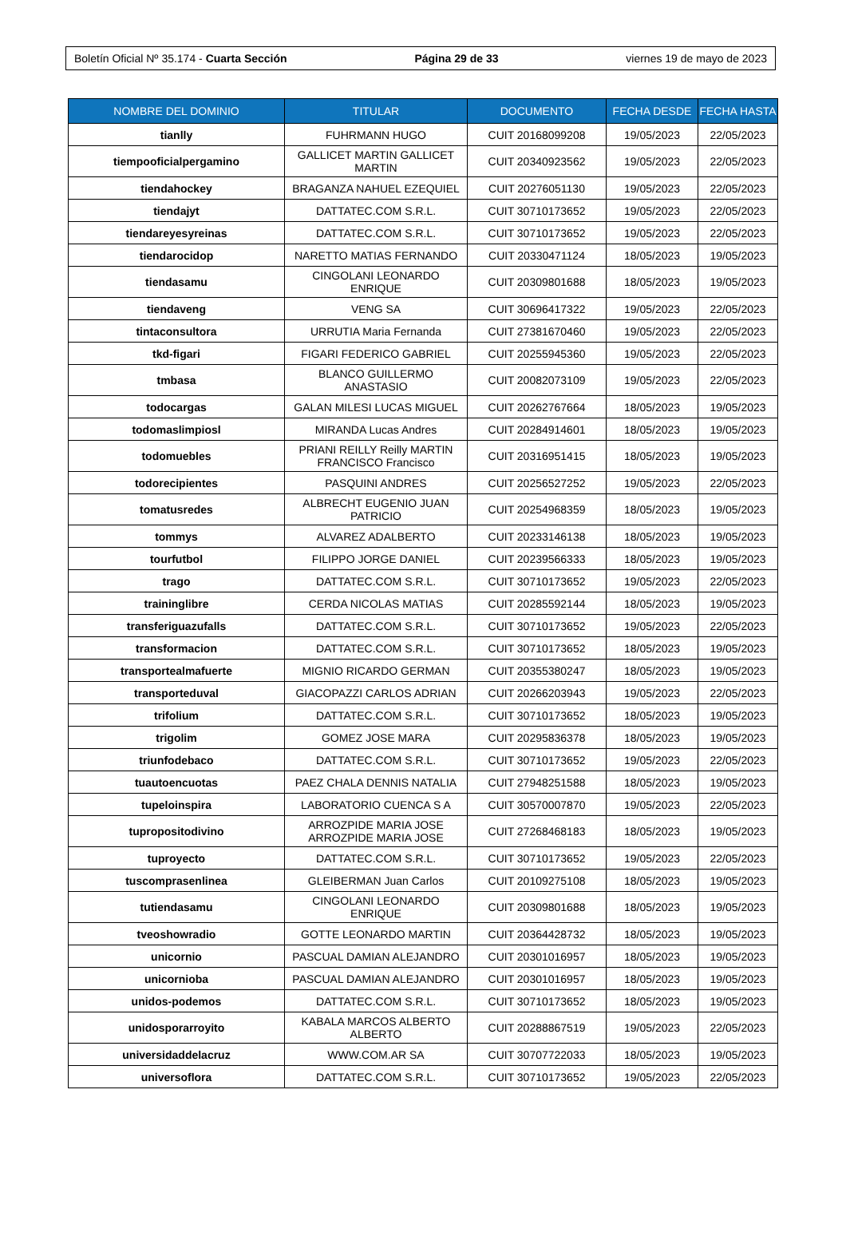Boletín Oficial Nº 35.174 - Cuarta Sección Página 29 de 33 viernes 19 de mayo de 2023
| NOMBRE DEL DOMINIO | TITULAR | DOCUMENTO | FECHA DESDE | FECHA HASTA |
| --- | --- | --- | --- | --- |
| tianlly | FUHRMANN HUGO | CUIT 20168099208 | 19/05/2023 | 22/05/2023 |
| tiempooficialpergamino | GALLICET MARTIN GALLICET MARTIN | CUIT 20340923562 | 19/05/2023 | 22/05/2023 |
| tiendahockey | BRAGANZA NAHUEL EZEQUIEL | CUIT 20276051130 | 19/05/2023 | 22/05/2023 |
| tiendajyt | DATTATEC.COM S.R.L. | CUIT 30710173652 | 19/05/2023 | 22/05/2023 |
| tiendareyesyreinas | DATTATEC.COM S.R.L. | CUIT 30710173652 | 19/05/2023 | 22/05/2023 |
| tiendarocidop | NARETTO MATIAS FERNANDO | CUIT 20330471124 | 18/05/2023 | 19/05/2023 |
| tiendasamu | CINGOLANI LEONARDO ENRIQUE | CUIT 20309801688 | 18/05/2023 | 19/05/2023 |
| tiendaveng | VENG SA | CUIT 30696417322 | 19/05/2023 | 22/05/2023 |
| tintaconsultora | URRUTIA Maria Fernanda | CUIT 27381670460 | 19/05/2023 | 22/05/2023 |
| tkd-figari | FIGARI FEDERICO GABRIEL | CUIT 20255945360 | 19/05/2023 | 22/05/2023 |
| tmbasa | BLANCO GUILLERMO ANASTASIO | CUIT 20082073109 | 19/05/2023 | 22/05/2023 |
| todocargas | GALAN MILESI LUCAS MIGUEL | CUIT 20262767664 | 18/05/2023 | 19/05/2023 |
| todomaslimpiosl | MIRANDA Lucas Andres | CUIT 20284914601 | 18/05/2023 | 19/05/2023 |
| todomuebles | PRIANI REILLY Reilly MARTIN FRANCISCO Francisco | CUIT 20316951415 | 18/05/2023 | 19/05/2023 |
| todorecipientes | PASQUINI ANDRES | CUIT 20256527252 | 19/05/2023 | 22/05/2023 |
| tomatusredes | ALBRECHT EUGENIO JUAN PATRICIO | CUIT 20254968359 | 18/05/2023 | 19/05/2023 |
| tommys | ALVAREZ ADALBERTO | CUIT 20233146138 | 18/05/2023 | 19/05/2023 |
| tourfutbol | FILIPPO JORGE DANIEL | CUIT 20239566333 | 18/05/2023 | 19/05/2023 |
| trago | DATTATEC.COM S.R.L. | CUIT 30710173652 | 19/05/2023 | 22/05/2023 |
| traininglibre | CERDA NICOLAS MATIAS | CUIT 20285592144 | 18/05/2023 | 19/05/2023 |
| transferiguazufalls | DATTATEC.COM S.R.L. | CUIT 30710173652 | 19/05/2023 | 22/05/2023 |
| transformacion | DATTATEC.COM S.R.L. | CUIT 30710173652 | 18/05/2023 | 19/05/2023 |
| transportealmafuerte | MIGNIO RICARDO GERMAN | CUIT 20355380247 | 18/05/2023 | 19/05/2023 |
| transporteduval | GIACOPAZZI CARLOS ADRIAN | CUIT 20266203943 | 19/05/2023 | 22/05/2023 |
| trifolium | DATTATEC.COM S.R.L. | CUIT 30710173652 | 18/05/2023 | 19/05/2023 |
| trigolim | GOMEZ JOSE MARA | CUIT 20295836378 | 18/05/2023 | 19/05/2023 |
| triunfodebaco | DATTATEC.COM S.R.L. | CUIT 30710173652 | 19/05/2023 | 22/05/2023 |
| tuautoencuotas | PAEZ CHALA DENNIS NATALIA | CUIT 27948251588 | 18/05/2023 | 19/05/2023 |
| tupeloinspira | LABORATORIO CUENCA S A | CUIT 30570007870 | 19/05/2023 | 22/05/2023 |
| tupropositodivino | ARROZPIDE MARIA JOSE ARROZPIDE MARIA JOSE | CUIT 27268468183 | 18/05/2023 | 19/05/2023 |
| tuproyecto | DATTATEC.COM S.R.L. | CUIT 30710173652 | 19/05/2023 | 22/05/2023 |
| tuscomprasenlinea | GLEIBERMAN Juan Carlos | CUIT 20109275108 | 18/05/2023 | 19/05/2023 |
| tutiendasamu | CINGOLANI LEONARDO ENRIQUE | CUIT 20309801688 | 18/05/2023 | 19/05/2023 |
| tveoshowradio | GOTTE LEONARDO MARTIN | CUIT 20364428732 | 18/05/2023 | 19/05/2023 |
| unicornio | PASCUAL DAMIAN ALEJANDRO | CUIT 20301016957 | 18/05/2023 | 19/05/2023 |
| unicornioba | PASCUAL DAMIAN ALEJANDRO | CUIT 20301016957 | 18/05/2023 | 19/05/2023 |
| unidos-podemos | DATTATEC.COM S.R.L. | CUIT 30710173652 | 18/05/2023 | 19/05/2023 |
| unidosporarroyito | KABALA MARCOS ALBERTO ALBERTO | CUIT 20288867519 | 19/05/2023 | 22/05/2023 |
| universidaddelacruz | WWW.COM.AR SA | CUIT 30707722033 | 18/05/2023 | 19/05/2023 |
| universoflora | DATTATEC.COM S.R.L. | CUIT 30710173652 | 19/05/2023 | 22/05/2023 |